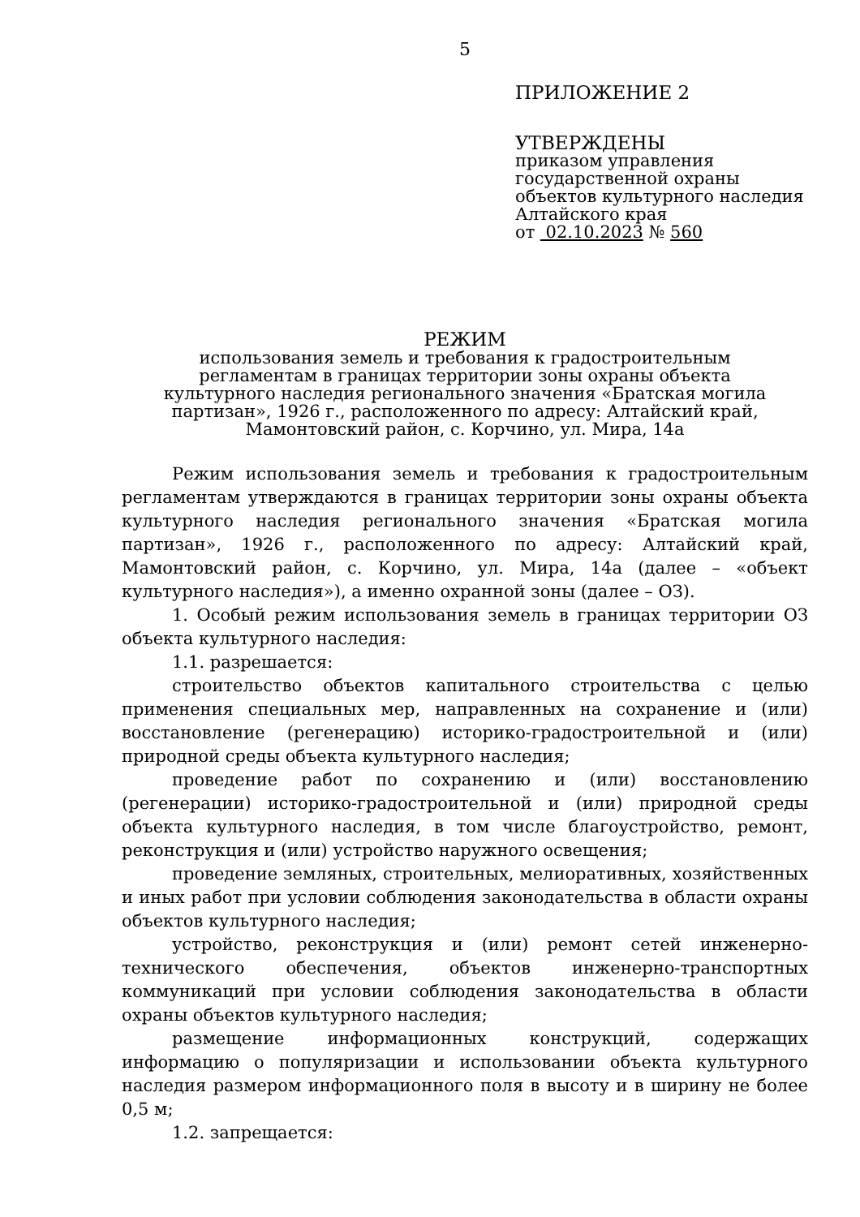5
ПРИЛОЖЕНИЕ 2
УТВЕРЖДЕНЫ
приказом управления
государственной охраны
объектов культурного наследия
Алтайского края
от 02.10.2023 № 560
РЕЖИМ
использования земель и требования к градостроительным
регламентам в границах территории зоны охраны объекта
культурного наследия регионального значения «Братская могила
партизан», 1926 г., расположенного по адресу: Алтайский край,
Мамонтовский район, с. Корчино, ул. Мира, 14а
Режим использования земель и требования к градостроительным регламентам утверждаются в границах территории зоны охраны объекта культурного наследия регионального значения «Братская могила партизан», 1926 г., расположенного по адресу: Алтайский край, Мамонтовский район, с. Корчино, ул. Мира, 14а (далее – «объект культурного наследия»), а именно охранной зоны (далее – ОЗ).
1. Особый режим использования земель в границах территории ОЗ объекта культурного наследия:
1.1. разрешается:
строительство объектов капитального строительства с целью применения специальных мер, направленных на сохранение и (или) восстановление (регенерацию) историко-градостроительной и (или) природной среды объекта культурного наследия;
проведение работ по сохранению и (или) восстановлению (регенерации) историко-градостроительной и (или) природной среды объекта культурного наследия, в том числе благоустройство, ремонт, реконструкция и (или) устройство наружного освещения;
проведение земляных, строительных, мелиоративных, хозяйственных и иных работ при условии соблюдения законодательства в области охраны объектов культурного наследия;
устройство, реконструкция и (или) ремонт сетей инженерно-технического обеспечения, объектов инженерно-транспортных коммуникаций при условии соблюдения законодательства в области охраны объектов культурного наследия;
размещение информационных конструкций, содержащих информацию о популяризации и использовании объекта культурного наследия размером информационного поля в высоту и в ширину не более 0,5 м;
1.2. запрещается: